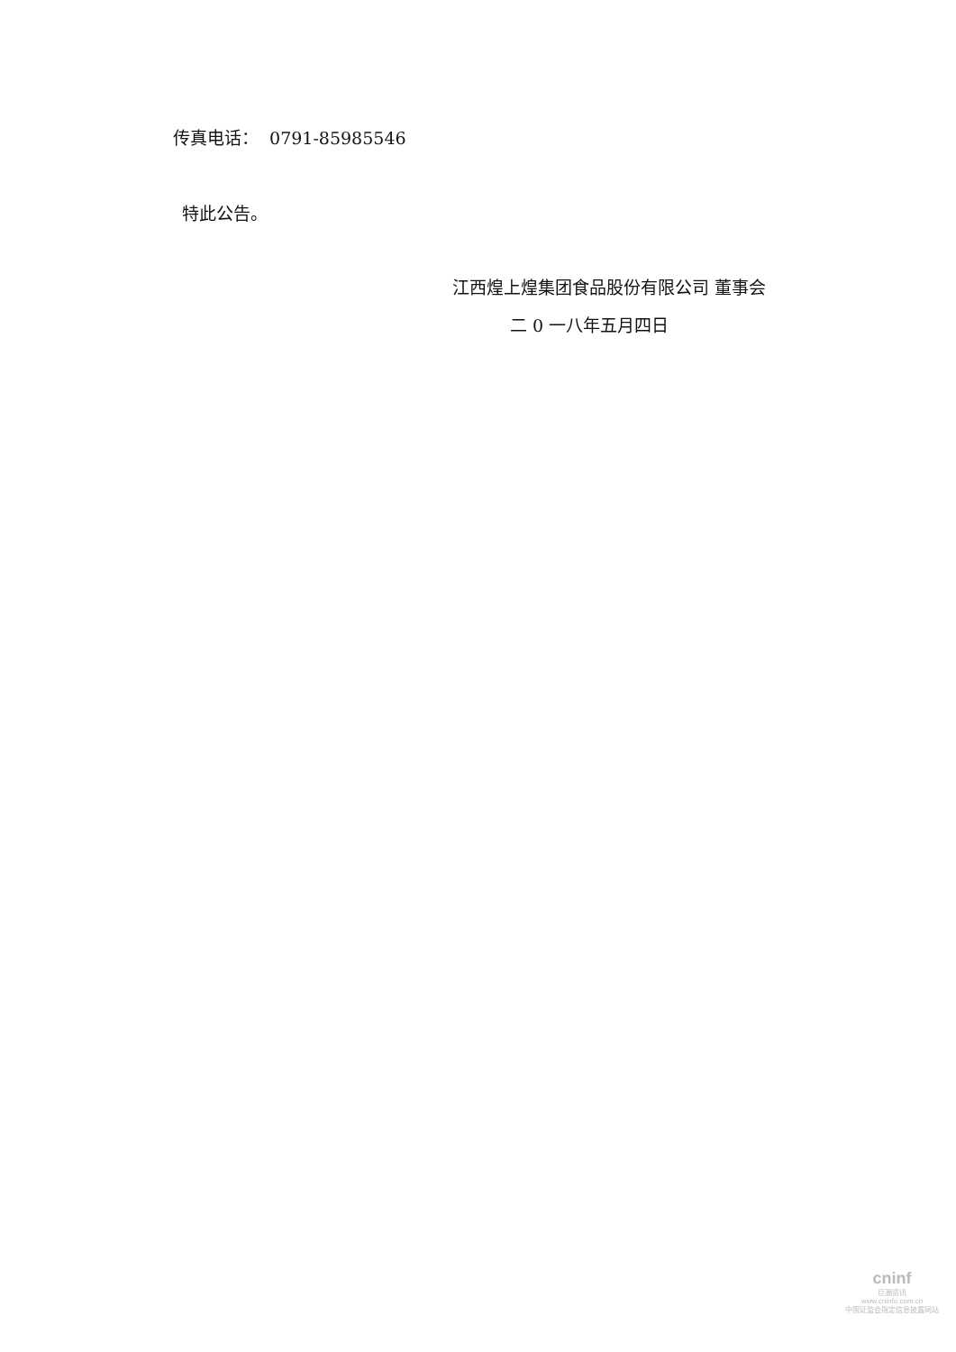传真电话： 0791-85985546
特此公告。
江西煌上煌集团食品股份有限公司 董事会
二 0 一八年五月四日
cninf
巨潮资讯
www.cninfo.com.cn
中国证监会指定信息披露网站